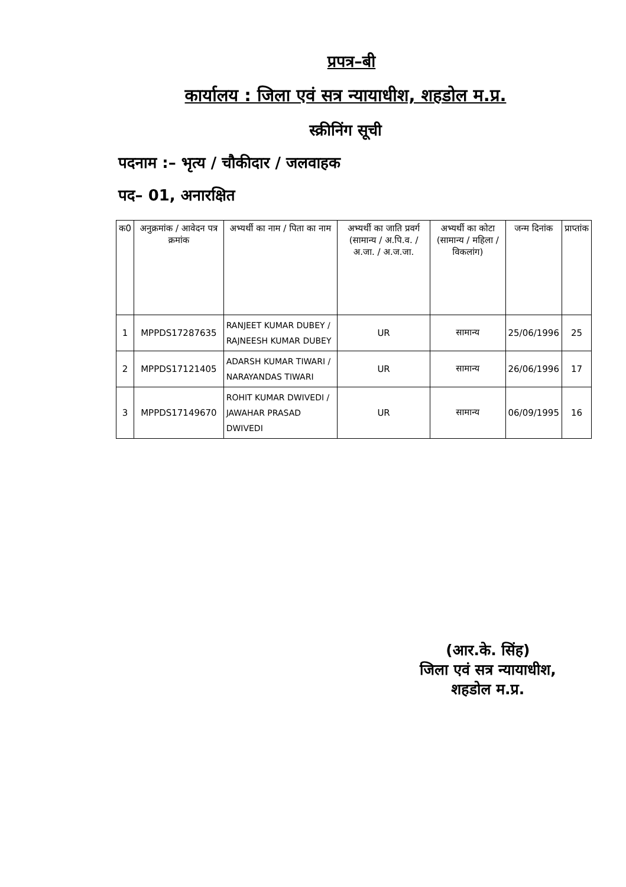प्रपत्र–बी
कार्यालय : जिला एवं सत्र न्यायाधीश, शहडोल म.प्र.
स्क्रीनिंग सूची
पदनाम :– भृत्य / चौकीदार / जलवाहक
पद– 01, अनारक्षित
| क0 | अनुक्रमांक / आवेदन पत्र क्रमांक | अभ्यर्थी का नाम / पिता का नाम | अभ्यर्थी का जाति प्रवर्ग (सामान्य / अ.पि.व. / अ.जा. / अ.ज.जा. | अभ्यर्थी का कोटा (सामान्य / महिला / विकलांग) | जन्म दिनांक | प्राप्तांक |
| --- | --- | --- | --- | --- | --- | --- |
| 1 | MPPDS17287635 | RANJEET KUMAR DUBEY / RAJNEESH KUMAR DUBEY | UR | सामान्य | 25/06/1996 | 25 |
| 2 | MPPDS17121405 | ADARSH KUMAR TIWARI / NARAYANDAS TIWARI | UR | सामान्य | 26/06/1996 | 17 |
| 3 | MPPDS17149670 | ROHIT KUMAR DWIVEDI / JAWAHAR PRASAD DWIVEDI | UR | सामान्य | 06/09/1995 | 16 |
(आर.के. सिंह)
जिला एवं सत्र न्यायाधीश,
शहडोल म.प्र.